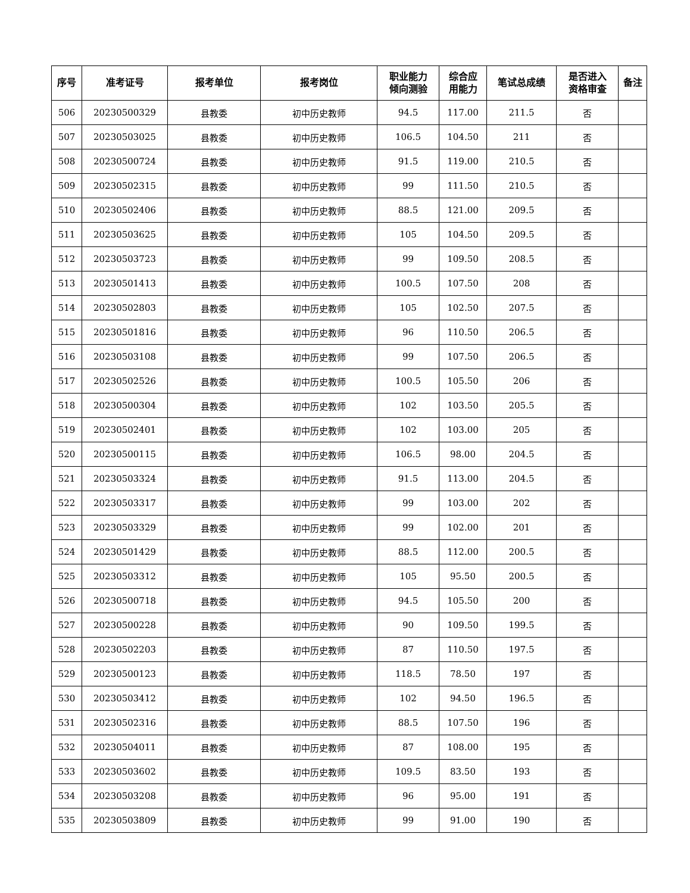| 序号 | 准考证号 | 报考单位 | 报考岗位 | 职业能力 倾向测验 | 综合应 用能力 | 笔试总成绩 | 是否进入 资格审查 | 备注 |
| --- | --- | --- | --- | --- | --- | --- | --- | --- |
| 506 | 20230500329 | 县教委 | 初中历史教师 | 94.5 | 117.00 | 211.5 | 否 | |
| 507 | 20230503025 | 县教委 | 初中历史教师 | 106.5 | 104.50 | 211 | 否 | |
| 508 | 20230500724 | 县教委 | 初中历史教师 | 91.5 | 119.00 | 210.5 | 否 | |
| 509 | 20230502315 | 县教委 | 初中历史教师 | 99 | 111.50 | 210.5 | 否 | |
| 510 | 20230502406 | 县教委 | 初中历史教师 | 88.5 | 121.00 | 209.5 | 否 | |
| 511 | 20230503625 | 县教委 | 初中历史教师 | 105 | 104.50 | 209.5 | 否 | |
| 512 | 20230503723 | 县教委 | 初中历史教师 | 99 | 109.50 | 208.5 | 否 | |
| 513 | 20230501413 | 县教委 | 初中历史教师 | 100.5 | 107.50 | 208 | 否 | |
| 514 | 20230502803 | 县教委 | 初中历史教师 | 105 | 102.50 | 207.5 | 否 | |
| 515 | 20230501816 | 县教委 | 初中历史教师 | 96 | 110.50 | 206.5 | 否 | |
| 516 | 20230503108 | 县教委 | 初中历史教师 | 99 | 107.50 | 206.5 | 否 | |
| 517 | 20230502526 | 县教委 | 初中历史教师 | 100.5 | 105.50 | 206 | 否 | |
| 518 | 20230500304 | 县教委 | 初中历史教师 | 102 | 103.50 | 205.5 | 否 | |
| 519 | 20230502401 | 县教委 | 初中历史教师 | 102 | 103.00 | 205 | 否 | |
| 520 | 20230500115 | 县教委 | 初中历史教师 | 106.5 | 98.00 | 204.5 | 否 | |
| 521 | 20230503324 | 县教委 | 初中历史教师 | 91.5 | 113.00 | 204.5 | 否 | |
| 522 | 20230503317 | 县教委 | 初中历史教师 | 99 | 103.00 | 202 | 否 | |
| 523 | 20230503329 | 县教委 | 初中历史教师 | 99 | 102.00 | 201 | 否 | |
| 524 | 20230501429 | 县教委 | 初中历史教师 | 88.5 | 112.00 | 200.5 | 否 | |
| 525 | 20230503312 | 县教委 | 初中历史教师 | 105 | 95.50 | 200.5 | 否 | |
| 526 | 20230500718 | 县教委 | 初中历史教师 | 94.5 | 105.50 | 200 | 否 | |
| 527 | 20230500228 | 县教委 | 初中历史教师 | 90 | 109.50 | 199.5 | 否 | |
| 528 | 20230502203 | 县教委 | 初中历史教师 | 87 | 110.50 | 197.5 | 否 | |
| 529 | 20230500123 | 县教委 | 初中历史教师 | 118.5 | 78.50 | 197 | 否 | |
| 530 | 20230503412 | 县教委 | 初中历史教师 | 102 | 94.50 | 196.5 | 否 | |
| 531 | 20230502316 | 县教委 | 初中历史教师 | 88.5 | 107.50 | 196 | 否 | |
| 532 | 20230504011 | 县教委 | 初中历史教师 | 87 | 108.00 | 195 | 否 | |
| 533 | 20230503602 | 县教委 | 初中历史教师 | 109.5 | 83.50 | 193 | 否 | |
| 534 | 20230503208 | 县教委 | 初中历史教师 | 96 | 95.00 | 191 | 否 | |
| 535 | 20230503809 | 县教委 | 初中历史教师 | 99 | 91.00 | 190 | 否 | |